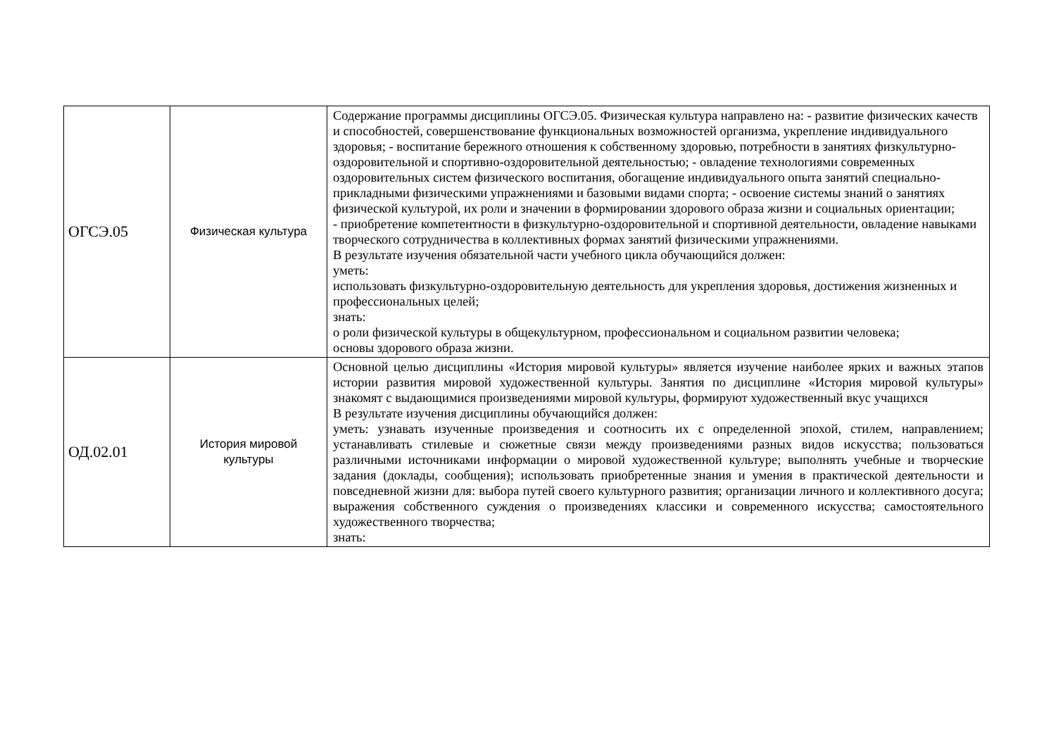| ОГСЭ.05 | Физическая культура | Содержание программы дисциплины ОГСЭ.05. Физическая культура направлено на: - развитие физических качеств и способностей, совершенствование функциональных возможностей организма, укрепление индивидуального здоровья; - воспитание бережного отношения к собственному здоровью, потребности в занятиях физкультурно-оздоровительной и спортивно-оздоровительной деятельностью; - овладение технологиями современных оздоровительных систем физического воспитания, обогащение индивидуального опыта занятий специально-прикладными физическими упражнениями и базовыми видами спорта; - освоение системы знаний о занятиях физической культурой, их роли и значении в формировании здорового образа жизни и социальных ориентации; - приобретение компетентности в физкультурно-оздоровительной и спортивной деятельности, овладение навыками творческого сотрудничества в коллективных формах занятий физическими упражнениями. В результате изучения обязательной части учебного цикла обучающийся должен: уметь: использовать физкультурно-оздоровительную деятельность для укрепления здоровья, достижения жизненных и профессиональных целей; знать: о роли физической культуры в общекультурном, профессиональном и социальном развитии человека; основы здорового образа жизни. |
| ОД.02.01 | История мировой культуры | Основной целью дисциплины «История мировой культуры» является изучение наиболее ярких и важных этапов истории развития мировой художественной культуры. Занятия по дисциплине «История мировой культуры» знакомят с выдающимися произведениями мировой культуры, формируют художественный вкус учащихся В результате изучения дисциплины обучающийся должен: уметь: узнавать изученные произведения и соотносить их с определенной эпохой, стилем, направлением; устанавливать стилевые и сюжетные связи между произведениями разных видов искусства; пользоваться различными источниками информации о мировой художественной культуре; выполнять учебные и творческие задания (доклады, сообщения); использовать приобретенные знания и умения в практической деятельности и повседневной жизни для: выбора путей своего культурного развития; организации личного и коллективного досуга; выражения собственного суждения о произведениях классики и современного искусства; самостоятельного художественного творчества; знать: |